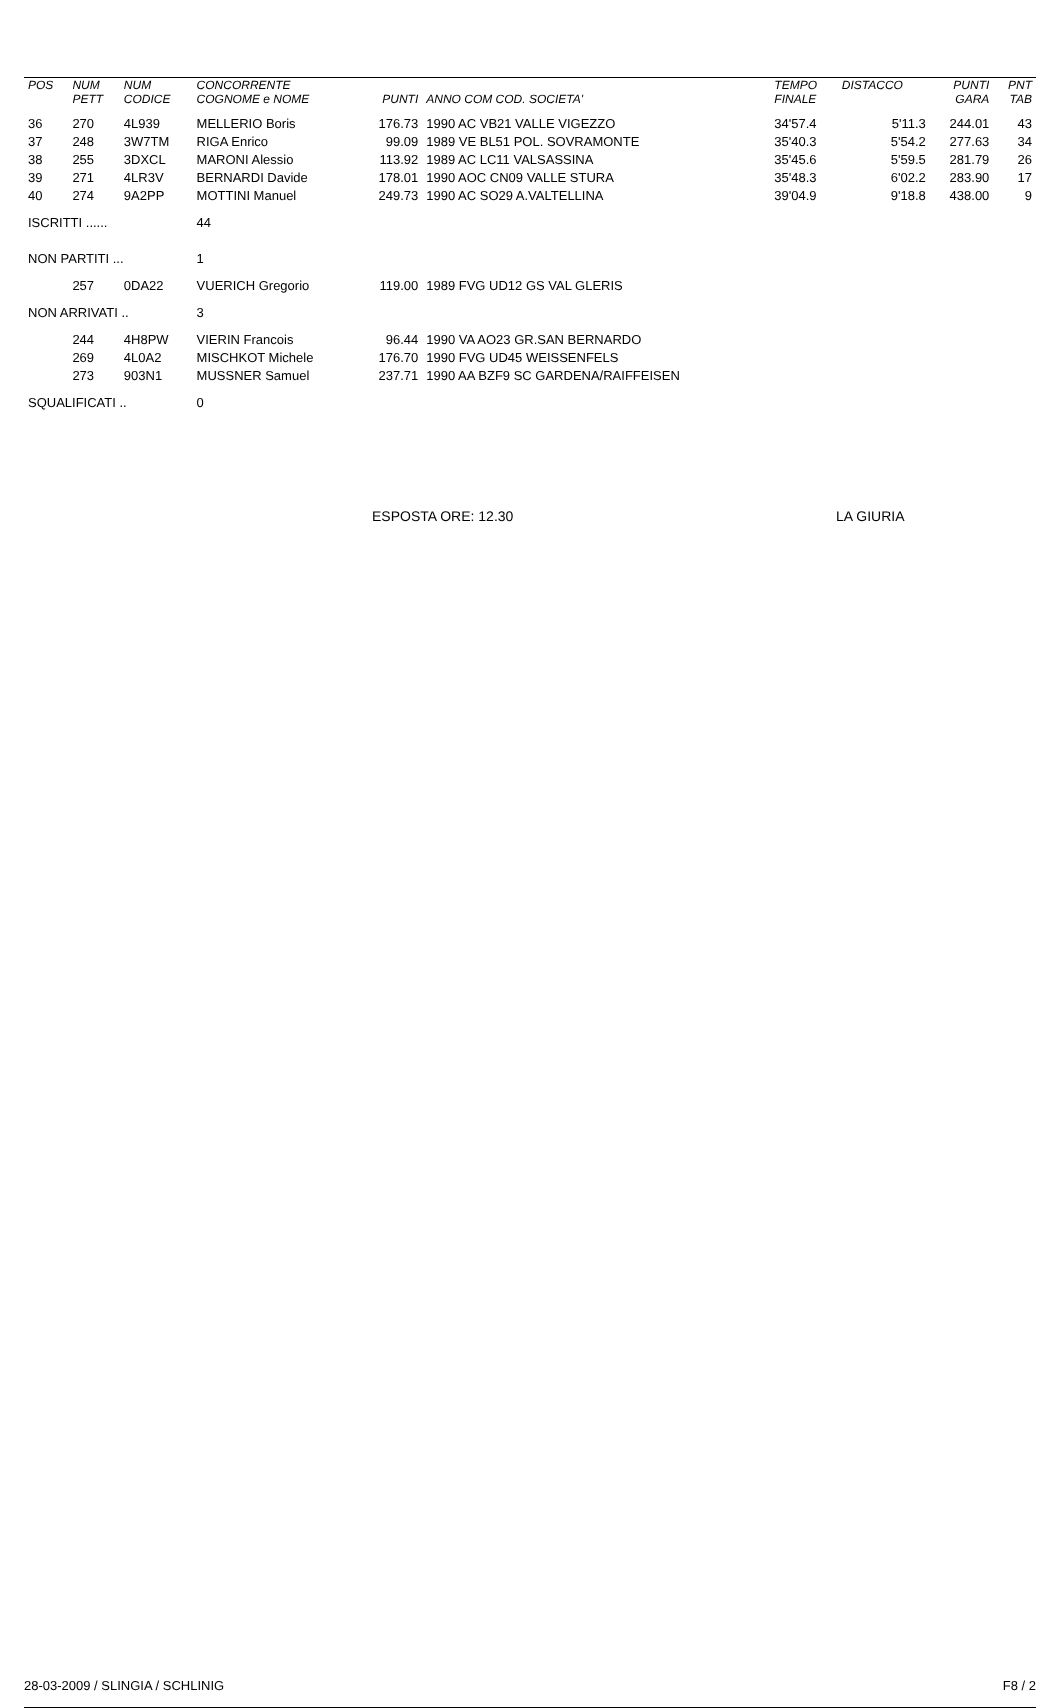| POS | NUM PETT | NUM CODICE | CONCORRENTE COGNOME e NOME | PUNTI | ANNO COM COD. SOCIETA' | TEMPO FINALE | DISTACCO | PUNTI GARA | PNT TAB |
| --- | --- | --- | --- | --- | --- | --- | --- | --- | --- |
| 36 | 270 | 4L939 | MELLERIO Boris | 176.73 | 1990 AC VB21 VALLE VIGEZZO | 34'57.4 | 5'11.3 | 244.01 | 43 |
| 37 | 248 | 3W7TM | RIGA Enrico | 99.09 | 1989 VE BL51 POL. SOVRAMONTE | 35'40.3 | 5'54.2 | 277.63 | 34 |
| 38 | 255 | 3DXCL | MARONI Alessio | 113.92 | 1989 AC LC11 VALSASSINA | 35'45.6 | 5'59.5 | 281.79 | 26 |
| 39 | 271 | 4LR3V | BERNARDI Davide | 178.01 | 1990 AOC CN09 VALLE STURA | 35'48.3 | 6'02.2 | 283.90 | 17 |
| 40 | 274 | 9A2PP | MOTTINI Manuel | 249.73 | 1990 AC SO29 A.VALTELLINA | 39'04.9 | 9'18.8 | 438.00 | 9 |
| ISCRITTI ...... | | | 44 | | | | | | |
| NON PARTITI ... | | | 1 | | | | | | |
| | 257 | 0DA22 | VUERICH Gregorio | 119.00 | 1989 FVG UD12 GS VAL GLERIS | | | | |
| NON ARRIVATI .. | | | 3 | | | | | | |
| | 244 | 4H8PW | VIERIN Francois | 96.44 | 1990 VA AO23 GR.SAN BERNARDO | | | | |
| | 269 | 4L0A2 | MISCHKOT Michele | 176.70 | 1990 FVG UD45 WEISSENFELS | | | | |
| | 273 | 903N1 | MUSSNER Samuel | 237.71 | 1990 AA BZF9 SC GARDENA/RAIFFEISEN | | | | |
| SQUALIFICATI .. | | | 0 | | | | | | |
ESPOSTA ORE: 12.30 LA GIURIA
28-03-2009 / SLINGIA / SCHLINIG F8 / 2